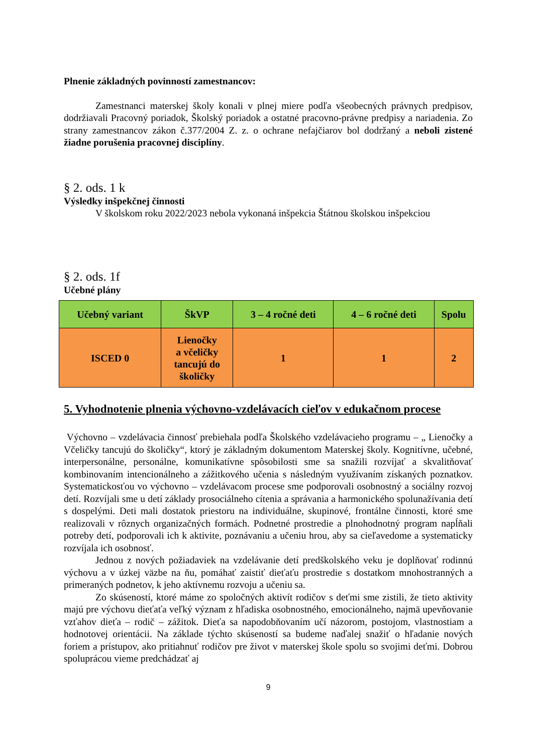Plnenie základných povinností zamestnancov:
Zamestnanci materskej školy konali v plnej miere podľa všeobecných právnych predpisov, dodržiavali Pracovný poriadok, Školský poriadok a ostatné pracovno-právne predpisy a nariadenia. Zo strany zamestnancov zákon č.377/2004 Z. z. o ochrane nefajčiarov bol dodržaný a neboli zistené žiadne porušenia pracovnej disciplíny.
§ 2. ods. 1 k
Výsledky inšpekčnej činnosti
V školskom roku 2022/2023 nebola vykonaná inšpekcia Štátnou školskou inšpekciou
§ 2. ods. 1f
Učebné plány
| Učebný variant | ŠkVP | 3 – 4 ročné deti | 4 – 6 ročné deti | Spolu |
| --- | --- | --- | --- | --- |
| ISCED 0 | Lienočky a včeličky tancujú do školičky | 1 | 1 | 2 |
5. Vyhodnotenie plnenia výchovno-vzdelávacích cieľov v edukačnom procese
Výchovno – vzdelávacia činnosť prebiehala podľa Školského vzdelávacieho programu – „ Lienočky a Včeličky tancujú do školičky“, ktorý je základným dokumentom Materskej školy. Kognitívne, učebné, interpersonálne, personálne, komunikatívne spôsobilosti sme sa snažili rozvíjať a skvalitňovať kombinovaním intencionálneho a zážitkového učenia s následným využívaním získaných poznatkov. Systematickosťou vo výchovno – vzdelávacom procese sme podporovali osobnostný a sociálny rozvoj detí. Rozvíjali sme u detí základy prosociálneho cítenia a správania a harmonického spolunažívania detí s dospelými. Deti mali dostatok priestoru na individuálne, skupinové, frontálne činnosti, ktoré sme realizovali v rôznych organizačných formách. Podnetné prostredie a plnohodnotný program napĺňali potreby detí, podporovali ich k aktivite, poznávaniu a učeniu hrou, aby sa cieľavedome a systematicky rozvíjala ich osobnosť.
Jednou z nových požiadaviek na vzdelávanie detí predškolského veku je doplňovať rodinnú výchovu a v úzkej väzbe na ňu, pomáhať zaistiť dieťaťu prostredie s dostatkom mnohostranných a primeraných podnetov, k jeho aktívnemu rozvoju a učeniu sa.
Zo skúseností, ktoré máme zo spoločných aktivít rodičov s deťmi sme zistili, že tieto aktivity majú pre výchovu dieťaťa veľký význam z hľadiska osobnostného, emocionálneho, najmä upevňovanie vzťahov dieťa – rodič – zážitok. Dieťa sa napodobňovaním učí názorom, postojom, vlastnostiam a hodnotovej orientácii. Na základe týchto skúseností sa budeme naďalej snažiť o hľadanie nových foriem a prístupov, ako pritiahnuť rodičov pre život v materskej škole spolu so svojimi deťmi. Dobrou spoluprácou vieme predchádzať aj
9